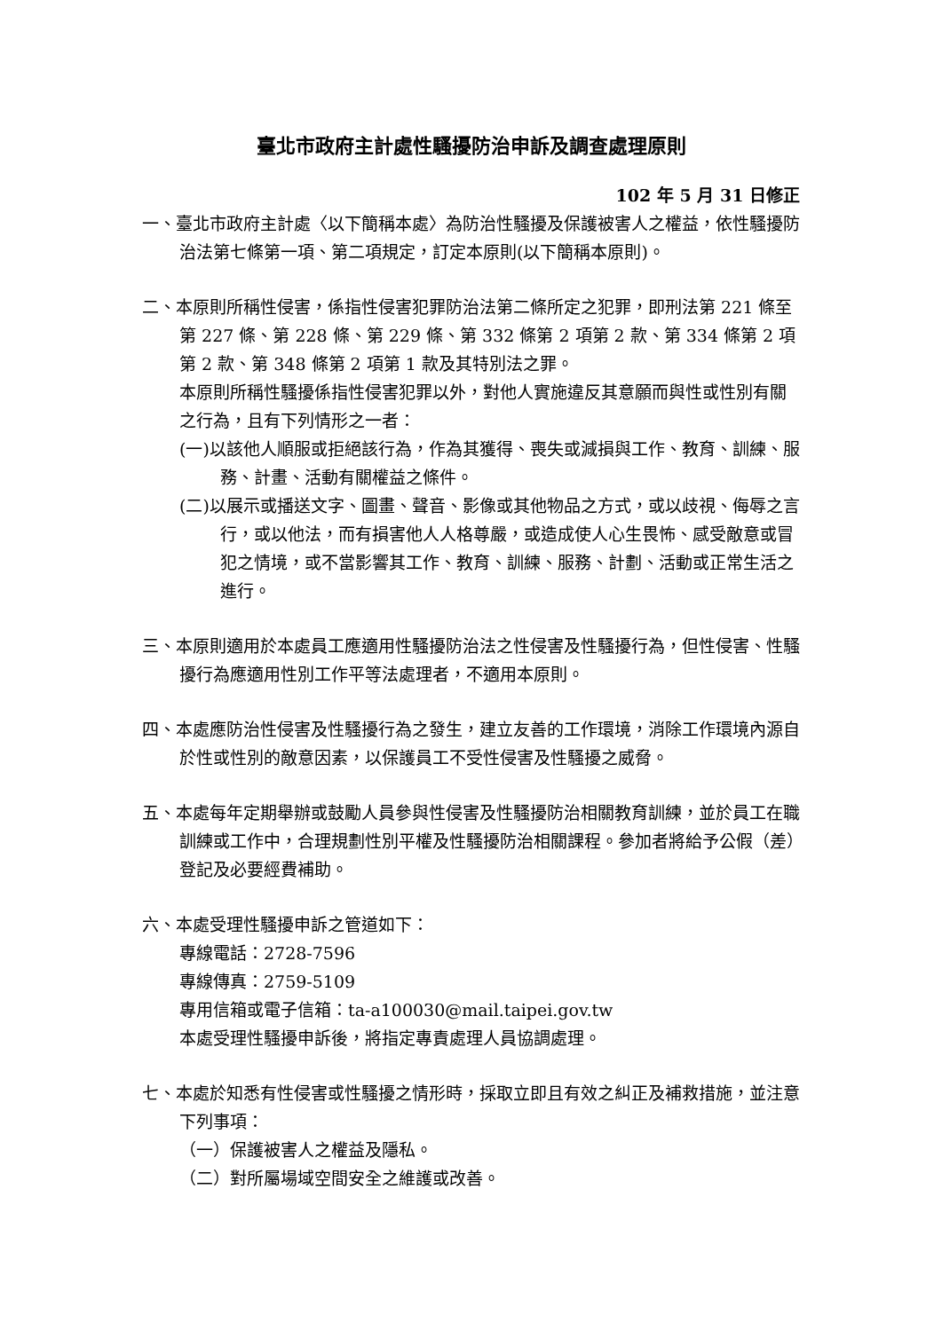臺北市政府主計處性騷擾防治申訴及調查處理原則
102 年 5 月 31 日修正
一、臺北市政府主計處〈以下簡稱本處〉為防治性騷擾及保護被害人之權益，依性騷擾防治法第七條第一項、第二項規定，訂定本原則(以下簡稱本原則)。
二、本原則所稱性侵害，係指性侵害犯罪防治法第二條所定之犯罪，即刑法第 221 條至第 227 條、第 228 條、第 229 條、第 332 條第 2 項第 2 款、第 334 條第 2 項第 2 款、第 348 條第 2 項第 1 款及其特別法之罪。
本原則所稱性騷擾係指性侵害犯罪以外，對他人實施違反其意願而與性或性別有關之行為，且有下列情形之一者：
(一)以該他人順服或拒絕該行為，作為其獲得、喪失或減損與工作、教育、訓練、服務、計畫、活動有關權益之條件。
(二)以展示或播送文字、圖畫、聲音、影像或其他物品之方式，或以歧視、侮辱之言行，或以他法，而有損害他人人格尊嚴，或造成使人心生畏怖、感受敵意或冒犯之情境，或不當影響其工作、教育、訓練、服務、計劃、活動或正常生活之進行。
三、本原則適用於本處員工應適用性騷擾防治法之性侵害及性騷擾行為，但性侵害、性騷擾行為應適用性別工作平等法處理者，不適用本原則。
四、本處應防治性侵害及性騷擾行為之發生，建立友善的工作環境，消除工作環境內源自於性或性別的敵意因素，以保護員工不受性侵害及性騷擾之威脅。
五、本處每年定期舉辦或鼓勵人員參與性侵害及性騷擾防治相關教育訓練，並於員工在職訓練或工作中，合理規劃性別平權及性騷擾防治相關課程。參加者將給予公假（差）登記及必要經費補助。
六、本處受理性騷擾申訴之管道如下：
專線電話：2728-7596
專線傳真：2759-5109
專用信箱或電子信箱：ta-a100030@mail.taipei.gov.tw
本處受理性騷擾申訴後，將指定專責處理人員協調處理。
七、本處於知悉有性侵害或性騷擾之情形時，採取立即且有效之糾正及補救措施，並注意下列事項：
（一）保護被害人之權益及隱私。
（二）對所屬場域空間安全之維護或改善。